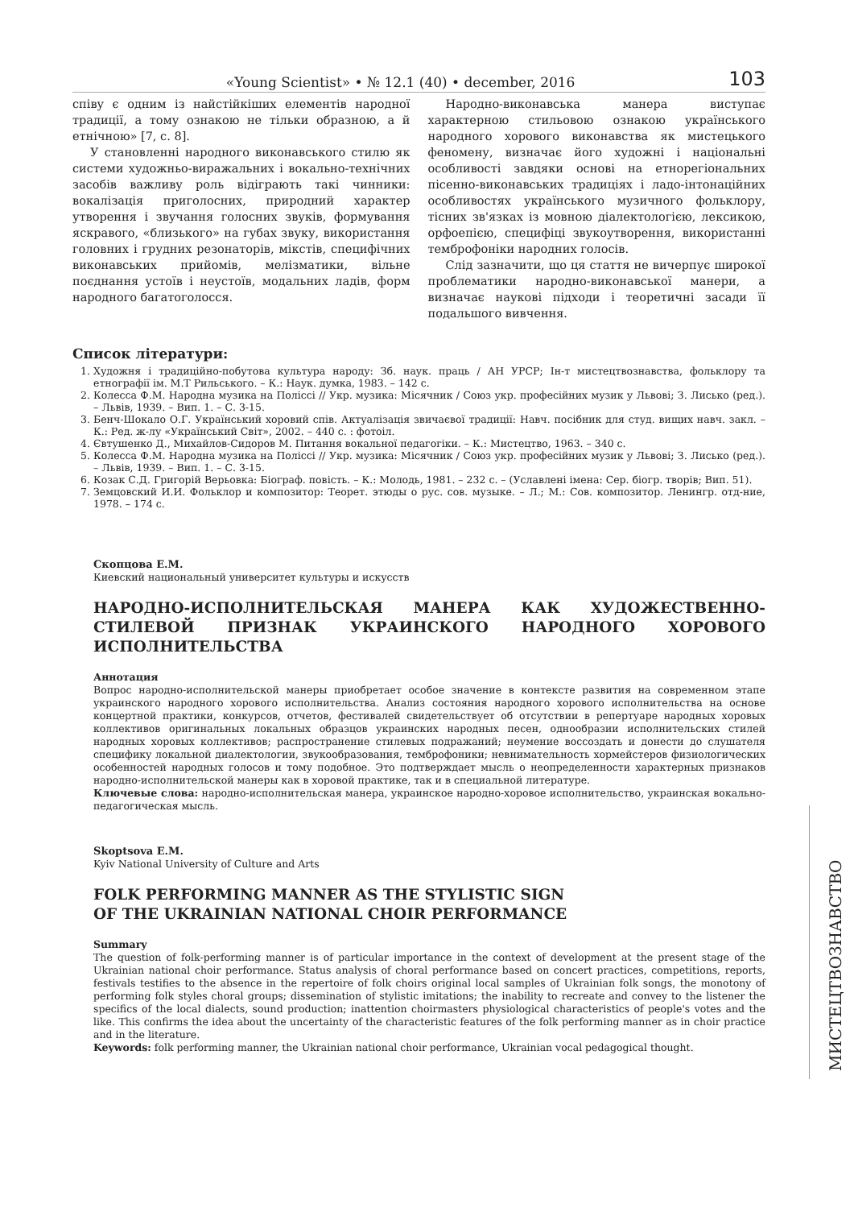«Young Scientist» • № 12.1 (40) • december, 2016 103
співу є одним із найстійкіших елементів народної традиції, а тому ознакою не тільки образною, а й етнічною» [7, с. 8].
У становленні народного виконавського стилю як системи художньо-виражальних і вокально-технічних засобів важливу роль відіграють такі чинники: вокалізація приголосних, природний характер утворення і звучання голосних звуків, формування яскравого, «близького» на губах звуку, використання головних і грудних резонаторів, мікстів, специфічних виконавських прийомів, мелізматики, вільне поєднання устоїв і неустоїв, модальних ладів, форм народного багатоголосся.
Народно-виконавська манера виступає характерною стильовою ознакою українського народного хорового виконавства як мистецького феномену, визначає його художні і національні особливості завдяки основі на етнорегіональних пісенно-виконавських традиціях і ладо-інтонаційних особливостях українського музичного фольклору, тісних зв'язках із мовною діалектологією, лексикою, орфоепією, специфіці звукоутворення, використанні темброфоніки народних голосів.
Слід зазначити, що ця стаття не вичерпує широкої проблематики народно-виконавської манери, а визначає наукові підходи і теоретичні засади її подальшого вивчення.
Список літератури:
1. Художня і традиційно-побутова культура народу: Зб. наук. праць / АН УРСР; Ін-т мистецтвознавства, фольклору та етнографії ім. М.Т Рильського. – К.: Наук. думка, 1983. – 142 с.
2. Колесса Ф.М. Народна музика на Поліссі // Укр. музика: Місячник / Союз укр. професійних музик у Львові; З. Лисько (ред.). – Львів, 1939. – Вип. 1. – С. 3-15.
3. Бенч-Шокало О.Г. Український хоровий спів. Актуалізація звичаєвої традиції: Навч. посібник для студ. вищих навч. закл. – К.: Ред. ж-лу «Український Світ», 2002. – 440 с. : фотоіл.
4. Євтушенко Д., Михайлов-Сидоров М. Питання вокальної педагогіки. – К.: Мистецтво, 1963. – 340 с.
5. Колесса Ф.М. Народна музика на Поліссі // Укр. музика: Місячник / Союз укр. професійних музик у Львові; З. Лисько (ред.). – Львів, 1939. – Вип. 1. – С. 3-15.
6. Козак С.Д. Григорій Верьовка: Біограф. повість. – К.: Молодь, 1981. – 232 с. – (Уславлені імена: Сер. біогр. творів; Вип. 51).
7. Земцовский И.И. Фольклор и композитор: Теорет. этюды о рус. сов. музыке. – Л.; М.: Сов. композитор. Ленингр. отд-ние, 1978. – 174 с.
Скопцова Е.М.
Киевский национальный университет культуры и искусств
НАРОДНО-ИСПОЛНИТЕЛЬСКАЯ МАНЕРА КАК ХУДОЖЕСТВЕННО-СТИЛЕВОЙ ПРИЗНАК УКРАИНСКОГО НАРОДНОГО ХОРОВОГО ИСПОЛНИТЕЛЬСТВА
Аннотация
Вопрос народно-исполнительской манеры приобретает особое значение в контексте развития на современном этапе украинского народного хорового исполнительства. Анализ состояния народного хорового исполнительства на основе концертной практики, конкурсов, отчетов, фестивалей свидетельствует об отсутствии в репертуаре народных хоровых коллективов оригинальных локальных образцов украинских народных песен, однообразии исполнительских стилей народных хоровых коллективов; распространение стилевых подражаний; неумение воссоздать и донести до слушателя специфику локальной диалектологии, звукообразования, темброфоники; невнимательность хормейстеров физиологических особенностей народных голосов и тому подобное. Это подтверждает мысль о неопределенности характерных признаков народно-исполнительской манеры как в хоровой практике, так и в специальной литературе.
Ключевые слова: народно-исполнительская манера, украинское народно-хоровое исполнительство, украинская вокально-педагогическая мысль.
Skoptsova E.M.
Kyiv National University of Culture and Arts
FOLK PERFORMING MANNER AS THE STYLISTIC SIGN
OF THE UKRAINIAN NATIONAL CHOIR PERFORMANCE
Summary
The question of folk-performing manner is of particular importance in the context of development at the present stage of the Ukrainian national choir performance. Status analysis of choral performance based on concert practices, competitions, reports, festivals testifies to the absence in the repertoire of folk choirs original local samples of Ukrainian folk songs, the monotony of performing folk styles choral groups; dissemination of stylistic imitations; the inability to recreate and convey to the listener the specifics of the local dialects, sound production; inattention choirmasters physiological characteristics of people's votes and the like. This confirms the idea about the uncertainty of the characteristic features of the folk performing manner as in choir practice and in the literature.
Keywords: folk performing manner, the Ukrainian national choir performance, Ukrainian vocal pedagogical thought.
МИСТЕЦТВОЗНАВСТВО